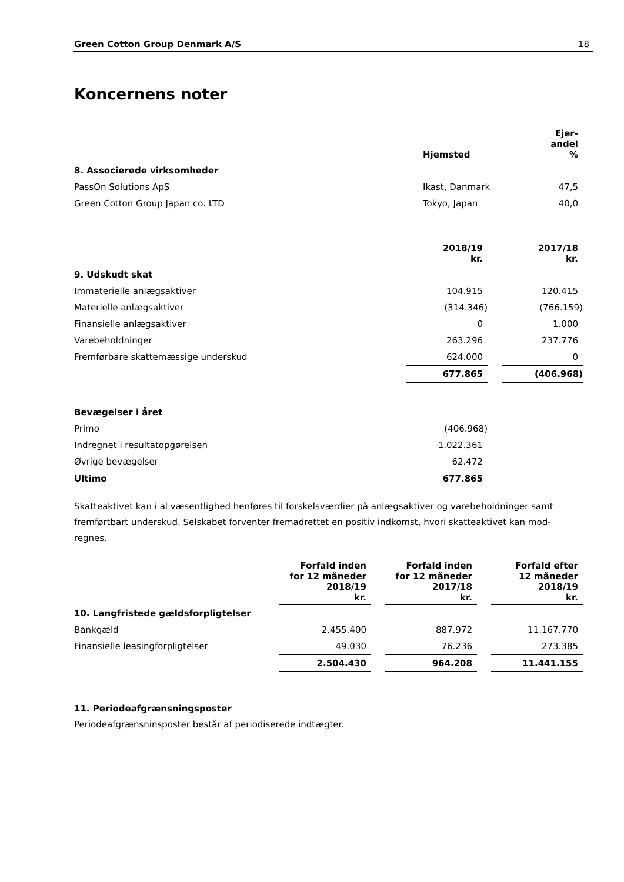Green Cotton Group Denmark A/S 18
Koncernens noter
| | Hjemsted | | Ejer- andel % |
| --- | --- | --- | --- |
| 8. Associerede virksomheder | | | |
| PassOn Solutions ApS | Ikast, Danmark | | 47,5 |
| Green Cotton Group Japan co. LTD | Tokyo, Japan | | 40,0 |
| | 2018/19 kr. | | 2017/18 kr. |
| --- | --- | --- | --- |
| 9. Udskudt skat | | | |
| Immaterielle anlægsaktiver | 104.915 | | 120.415 |
| Materielle anlægsaktiver | (314.346) | | (766.159) |
| Finansielle anlægsaktiver | 0 | | 1.000 |
| Varebeholdninger | 263.296 | | 237.776 |
| Fremførbare skattemæssige underskud | 624.000 | | 0 |
| | 677.865 | | (406.968) |
| Bevægelser i året | | | |
| Primo | (406.968) | | |
| Indregnet i resultatopgørelsen | 1.022.361 | | |
| Øvrige bevægelser | 62.472 | | |
| Ultimo | 677.865 | | |
Skatteaktivet kan i al væsentlighed henføres til forskelsværdier på anlægsaktiver og varebeholdninger samt fremførtbart underskud. Selskabet forventer fremadrettet en positiv indkomst, hvori skatteaktivet kan mod-regnes.
| | Forfald inden for 12 måneder 2018/19 kr. | | Forfald inden for 12 måneder 2017/18 kr. | | Forfald efter 12 måneder 2018/19 kr. |
| --- | --- | --- | --- | --- | --- |
| 10. Langfristede gældsforpligtelser | | | | | |
| Bankgæld | 2.455.400 | | 887.972 | | 11.167.770 |
| Finansielle leasingforpligtelser | 49.030 | | 76.236 | | 273.385 |
| | 2.504.430 | | 964.208 | | 11.441.155 |
11. Periodeafgrænsningsposter
Periodeafgrænsninsposter består af periodiserede indtægter.